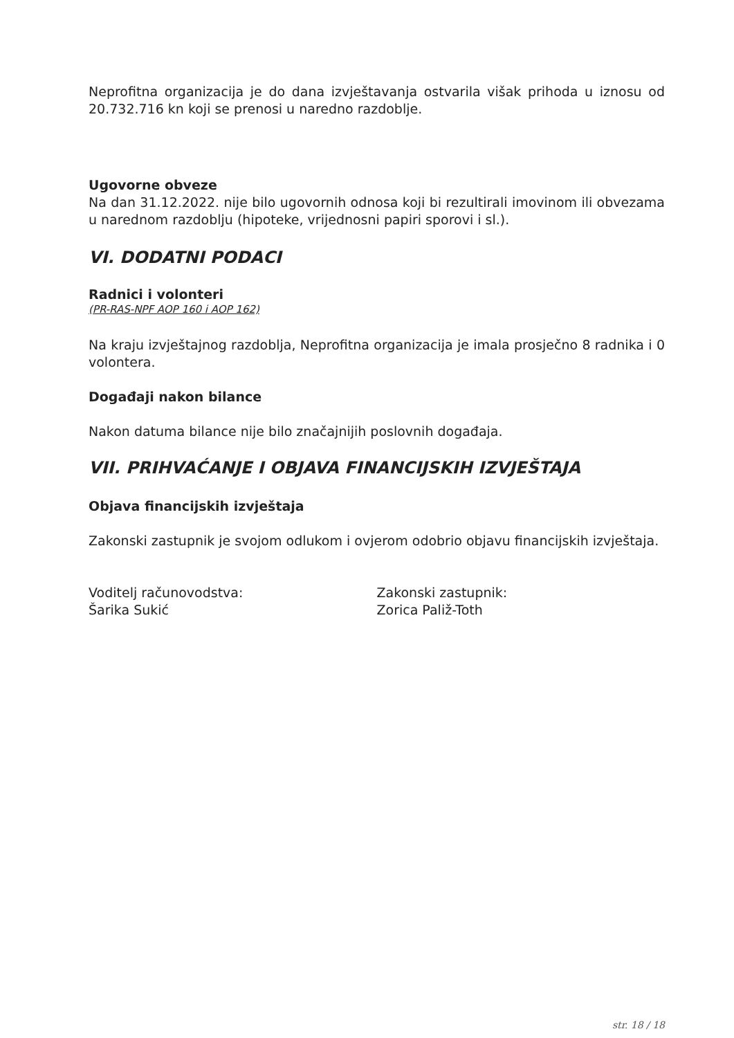Neprofitna organizacija je do dana izvještavanja ostvarila višak prihoda u iznosu od 20.732.716 kn koji se prenosi u naredno razdoblje.
Ugovorne obveze
Na dan 31.12.2022. nije bilo ugovornih odnosa koji bi rezultirali imovinom ili obvezama u narednom razdoblju (hipoteke, vrijednosni papiri sporovi i sl.).
VI. DODATNI PODACI
Radnici i volonteri
(PR-RAS-NPF AOP 160 i AOP 162)
Na kraju izvještajnog razdoblja, Neprofitna organizacija je imala prosječno 8 radnika i 0 volontera.
Događaji nakon bilance
Nakon datuma bilance nije bilo značajnijih poslovnih događaja.
VII. PRIHVAĆANJE I OBJAVA FINANCIJSKIH IZVJEŠTAJA
Objava financijskih izvještaja
Zakonski zastupnik je svojom odlukom i ovjerom odobrio objavu financijskih izvještaja.
Voditelj računovodstva:
Šarika Sukić
Zakonski zastupnik:
Zorica Paliž-Toth
str. 18 / 18